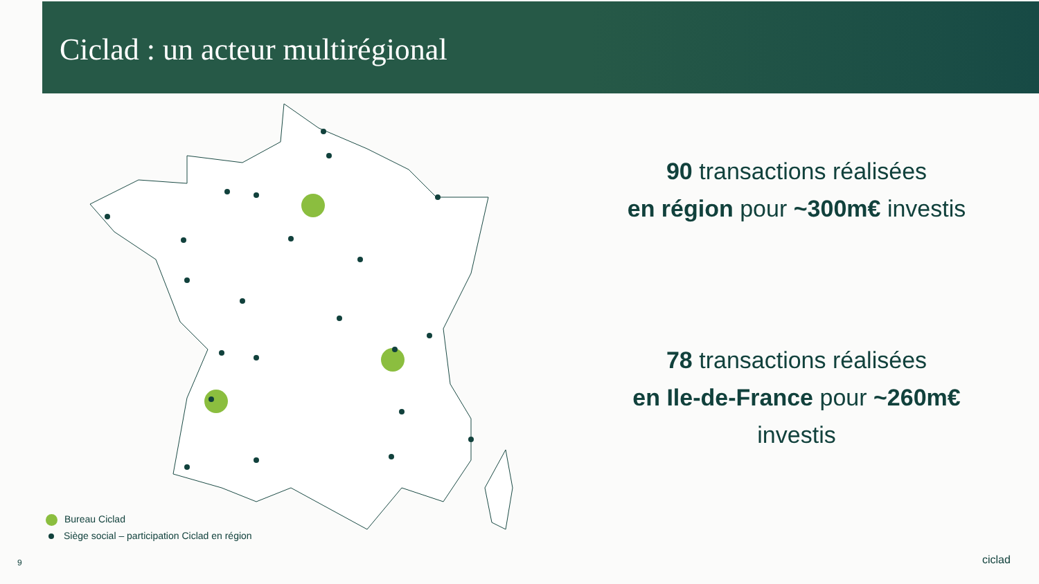Ciclad : un acteur multirégional
90 transactions réalisées
en région pour ~300m€ investis
78 transactions réalisées
en Ile-de-France pour ~260m€
investis
Bureau Ciclad
Siège social – participation Ciclad en région
9 ciclad